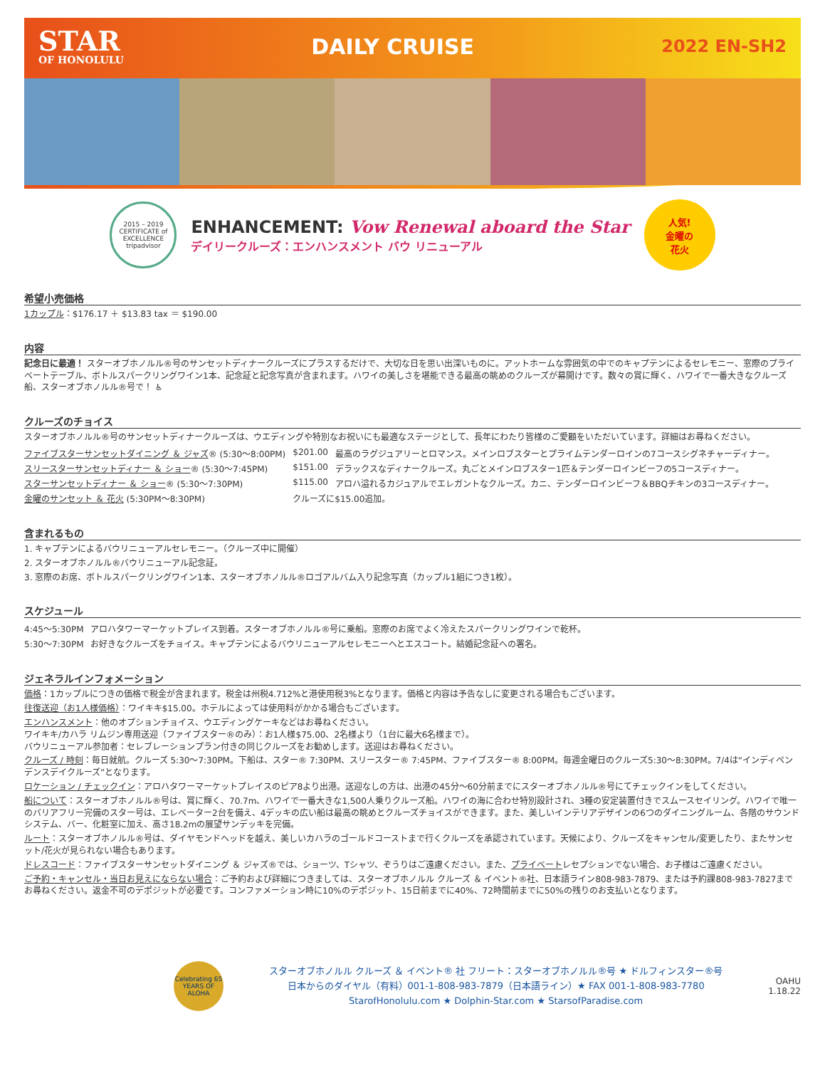STAR
OF HONOLULU
DAILY CRUISE
2022 EN-SH2
2015 – 2019
CERTIFICATE of EXCELLENCE
tripadvisor
ENHANCEMENT: Vow Renewal aboard the Star
デイリークルーズ：エンハンスメント バウ リニューアル
人気!
金曜の
花火
希望小売価格
1カップル：$176.17 ＋ $13.83 tax ＝ $190.00
内容
記念日に最適！ スターオブホノルル®号のサンセットディナークルーズにプラスするだけで、大切な日を思い出深いものに。アットホームな雰囲気の中でのキャプテンによるセレモニー、窓際のプライベートテーブル、ボトルスパークリングワイン1本、記念証と記念写真が含まれます。ハワイの美しさを堪能できる最高の眺めのクルーズが幕開けです。数々の賞に輝く、ハワイで一番大きなクルーズ船、スターオブホノルル®号で！ ♿
クルーズのチョイス
スターオブホノルル®号のサンセットディナークルーズは、ウエディングや特別なお祝いにも最適なステージとして、長年にわたり皆様のご愛顧をいただいています。詳細はお尋ねください。
| ファイブスターサンセットダイニング ＆ ジャズ ® (5:30〜8:00PM) | $201.00 | 最高のラグジュアリーとロマンス。メインロブスターとプライムテンダーロインの7コースシグネチャーディナー。 |
| スリースターサンセットディナー ＆ ショー ® (5:30〜7:45PM) | $151.00 | デラックスなディナークルーズ。丸ごとメインロブスター1匹＆テンダーロインビーフの5コースディナー。 |
| スターサンセットディナー ＆ ショー ® (5:30〜7:30PM) | $115.00 | アロハ溢れるカジュアルでエレガントなクルーズ。カニ、テンダーロインビーフ＆BBQチキンの3コースディナー。 |
| 金曜のサンセット ＆ 花火 (5:30PM〜8:30PM) | クルーズに$15.00追加。 | |
含まれるもの
1. キャプテンによるバウリニューアルセレモニー。（クルーズ中に開催）
2. スターオブホノルル®バウリニューアル記念証。
3. 窓際のお席、ボトルスパークリングワイン1本、スターオブホノルル®ロゴアルバム入り記念写真（カップル1組につき1枚）。
スケジュール
| 4:45〜5:30PM | アロハタワーマーケットプレイス到着。スターオブホノルル®号に乗船。窓際のお席でよく冷えたスパークリングワインで乾杯。 |
| 5:30〜7:30PM | お好きなクルーズをチョイス。キャプテンによるバウリニューアルセレモニーへとエスコート。結婚記念証への署名。 |
ジェネラルインフォメーション
価格：1カップルにつきの価格で税金が含まれます。税金は州税4.712%と港使用税3%となります。価格と内容は予告なしに変更される場合もございます。
往復送迎（お1人様価格）：ワイキキ$15.00。ホテルによっては使用料がかかる場合もございます。
エンハンスメント：他のオプションチョイス、ウエディングケーキなどはお尋ねください。
ワイキキ/カハラ リムジン専用送迎（ファイブスター®のみ）：お1人様$75.00、2名様より（1台に最大6名様まで）。
バウリニューアル参加者：セレブレーションプラン付きの同じクルーズをお勧めします。送迎はお尋ねください。
クルーズ / 時刻：毎日就航。クルーズ 5:30〜7:30PM。下船は、スター® 7:30PM、スリースター® 7:45PM、ファイブスター® 8:00PM。毎週金曜日のクルーズ5:30〜8:30PM。7/4は“インディペンデンスデイクルーズ”となります。
ロケーション / チェックイン：アロハタワーマーケットプレイスのピア8より出港。送迎なしの方は、出港の45分〜60分前までにスターオブホノルル®号にてチェックインをしてください。
船について：スターオブホノルル®号は、賞に輝く、70.7m、ハワイで一番大きな1,500人乗りクルーズ船。ハワイの海に合わせ特別設計され、3種の安定装置付きでスムースセイリング。ハワイで唯一のバリアフリー完備のスター号は、エレベーター2台を備え、4デッキの広い船は最高の眺めとクルーズチョイスができます。また、美しいインテリアデザインの6つのダイニングルーム、各階のサウンドシステム、バー、化粧室に加え、高さ18.2mの展望サンデッキを完備。
ルート：スターオブホノルル®号は、ダイヤモンドヘッドを越え、美しいカハラのゴールドコーストまで行くクルーズを承認されています。天候により、クルーズをキャンセル/変更したり、またサンセット/花火が見られない場合もあります。
ドレスコード：ファイブスターサンセットダイニング ＆ ジャズ®では、ショーツ、Tシャツ、ぞうりはご遠慮ください。また、プライベートレセプションでない場合、お子様はご遠慮ください。
ご予約・キャンセル・当日お見えにならない場合：ご予約および詳細につきましては、スターオブホノルル クルーズ ＆ イベント®社、日本語ライン808-983-7879、または予約課808-983-7827までお尋ねください。返金不可のデポジットが必要です。コンファメーション時に10%のデポジット、15日前までに40%、72時間前までに50%の残りのお支払いとなります。
Celebrating 65 YEARS OF ALOHA
スターオブホノルル クルーズ ＆ イベント® 社 フリート：スターオブホノルル®号 ★ ドルフィンスター®号
日本からのダイヤル（有料）001-1-808-983-7879（日本語ライン）★ FAX 001-1-808-983-7780
StarofHonolulu.com ★ Dolphin-Star.com ★ StarsofParadise.com
OAHU
1.18.22